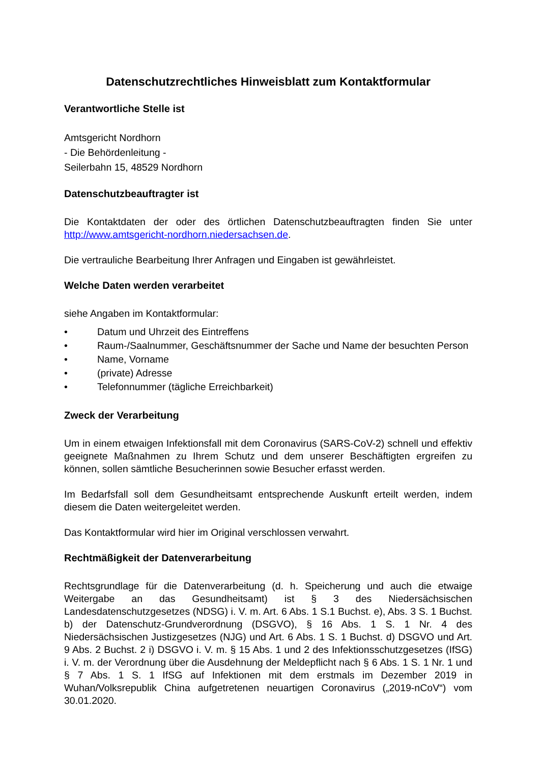Datenschutzrechtliches Hinweisblatt zum Kontaktformular
Verantwortliche Stelle ist
Amtsgericht Nordhorn
- Die Behördenleitung -
Seilerbahn 15, 48529 Nordhorn
Datenschutzbeauftragter ist
Die Kontaktdaten der oder des örtlichen Datenschutzbeauftragten finden Sie unter http://www.amtsgericht-nordhorn.niedersachsen.de.
Die vertrauliche Bearbeitung Ihrer Anfragen und Eingaben ist gewährleistet.
Welche Daten werden verarbeitet
siehe Angaben im Kontaktformular:
• Datum und Uhrzeit des Eintreffens
• Raum-/Saalnummer, Geschäftsnummer der Sache und Name der besuchten Person
• Name, Vorname
• (private) Adresse
• Telefonnummer (tägliche Erreichbarkeit)
Zweck der Verarbeitung
Um in einem etwaigen Infektionsfall mit dem Coronavirus (SARS-CoV-2) schnell und effektiv geeignete Maßnahmen zu Ihrem Schutz und dem unserer Beschäftigten ergreifen zu können, sollen sämtliche Besucherinnen sowie Besucher erfasst werden.
Im Bedarfsfall soll dem Gesundheitsamt entsprechende Auskunft erteilt werden, indem diesem die Daten weitergeleitet werden.
Das Kontaktformular wird hier im Original verschlossen verwahrt.
Rechtmäßigkeit der Datenverarbeitung
Rechtsgrundlage für die Datenverarbeitung (d. h. Speicherung und auch die etwaige Weitergabe an das Gesundheitsamt) ist § 3 des Niedersächsischen Landesdatenschutzgesetzes (NDSG) i. V. m. Art. 6 Abs. 1 S.1 Buchst. e), Abs. 3 S. 1 Buchst. b) der Datenschutz-Grundverordnung (DSGVO), § 16 Abs. 1 S. 1 Nr. 4 des Niedersächsischen Justizgesetzes (NJG) und Art. 6 Abs. 1 S. 1 Buchst. d) DSGVO und Art. 9 Abs. 2 Buchst. 2 i) DSGVO i. V. m. § 15 Abs. 1 und 2 des Infektionsschutzgesetzes (IfSG) i. V. m. der Verordnung über die Ausdehnung der Meldepflicht nach § 6 Abs. 1 S. 1 Nr. 1 und § 7 Abs. 1 S. 1 IfSG auf Infektionen mit dem erstmals im Dezember 2019 in Wuhan/Volksrepublik China aufgetretenen neuartigen Coronavirus („2019-nCoV“) vom 30.01.2020.